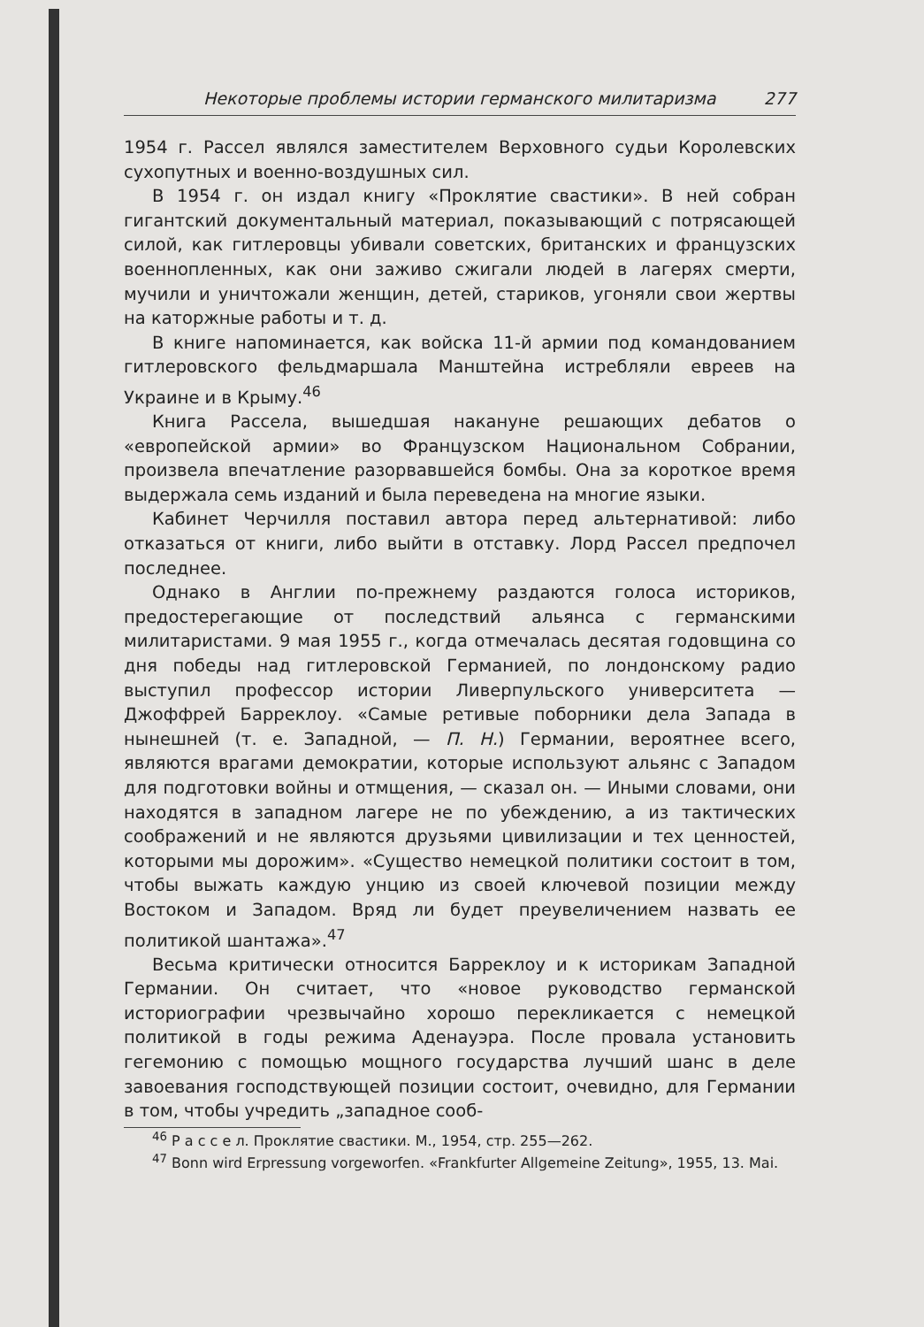Некоторые проблемы истории германского милитаризма 277
1954 г. Рассел являлся заместителем Верховного судьи Королевских сухопутных и военно-воздушных сил.
В 1954 г. он издал книгу «Проклятие свастики». В ней собран гигантский документальный материал, показывающий с потрясающей силой, как гитлеровцы убивали советских, британских и французских военнопленных, как они заживо сжигали людей в лагерях смерти, мучили и уничтожали женщин, детей, стариков, угоняли свои жертвы на каторжные работы и т. д.
В книге напоминается, как войска 11-й армии под командованием гитлеровского фельдмаршала Манштейна истребляли евреев на Украине и в Крыму.<sup>46</sup>
Книга Рассела, вышедшая накануне решающих дебатов о «европейской армии» во Французском Национальном Собрании, произвела впечатление разорвавшейся бомбы. Она за короткое время выдержала семь изданий и была переведена на многие языки.
Кабинет Черчилля поставил автора перед альтернативой: либо отказаться от книги, либо выйти в отставку. Лорд Рассел предпочел последнее.
Однако в Англии по-прежнему раздаются голоса историков, предостерегающие от последствий альянса с германскими милитаристами. 9 мая 1955 г., когда отмечалась десятая годовщина со дня победы над гитлеровской Германией, по лондонскому радио выступил профессор истории Ливерпульского университета — Джоффрей Барреклоу. «Самые ретивые поборники дела Запада в нынешней (т. е. Западной, — П. Н.) Германии, вероятнее всего, являются врагами демократии, которые используют альянс с Западом для подготовки войны и отмщения, — сказал он. — Иными словами, они находятся в западном лагере не по убеждению, а из тактических соображений и не являются друзьями цивилизации и тех ценностей, которыми мы дорожим». «Существо немецкой политики состоит в том, чтобы выжать каждую унцию из своей ключевой позиции между Востоком и Западом. Вряд ли будет преувеличением назвать ее политикой шантажа».<sup>47</sup>
Весьма критически относится Барреклоу и к историкам Западной Германии. Он считает, что «новое руководство германской историографии чрезвычайно хорошо перекликается с немецкой политикой в годы режима Аденауэра. После провала установить гегемонию с помощью мощного государства лучший шанс в деле завоевания господствующей позиции состоит, очевидно, для Германии в том, чтобы учредить „западное сооб-
<sup>46</sup> Р а с с е л. Проклятие свастики. М., 1954, стр. 255—262.
<sup>47</sup> Bonn wird Erpressung vorgeworfen. «Frankfurter Allgemeine Zeitung», 1955, 13. Mai.